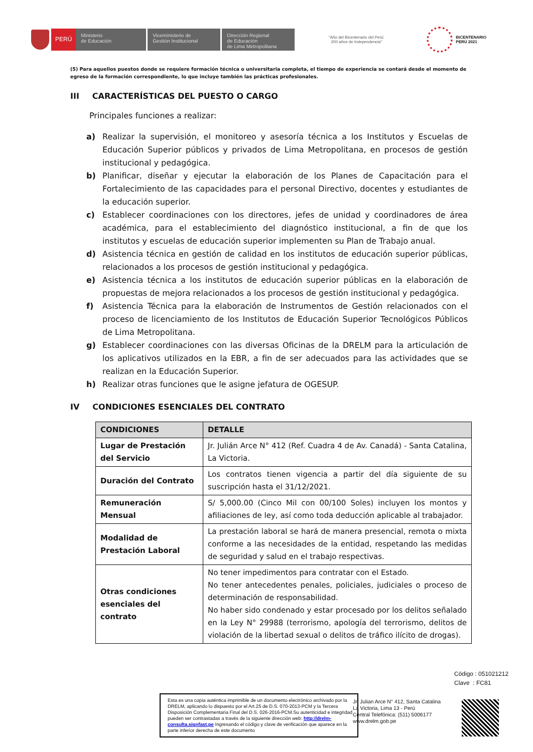PERÚ
Ministerio
de Educación
Viceministerio de
Gestión Institucional
Dirección Regional
de Educación
de Lima Metropolitana
"Año del Bicentenario del Perú:
200 años de Independencia"
BICENTENARIO
PERÚ 2021
(5) Para aquellos puestos donde se requiere formación técnica o universitaria completa, el tiempo de experiencia se contará desde el momento de egreso de la formación correspondiente, lo que incluye también las prácticas profesionales.
III CARACTERÍSTICAS DEL PUESTO O CARGO
Principales funciones a realizar:
a) Realizar la supervisión, el monitoreo y asesoría técnica a los Institutos y Escuelas de Educación Superior públicos y privados de Lima Metropolitana, en procesos de gestión institucional y pedagógica.
b) Planificar, diseñar y ejecutar la elaboración de los Planes de Capacitación para el Fortalecimiento de las capacidades para el personal Directivo, docentes y estudiantes de la educación superior.
c) Establecer coordinaciones con los directores, jefes de unidad y coordinadores de área académica, para el establecimiento del diagnóstico institucional, a fin de que los institutos y escuelas de educación superior implementen su Plan de Trabajo anual.
d) Asistencia técnica en gestión de calidad en los institutos de educación superior públicas, relacionados a los procesos de gestión institucional y pedagógica.
e) Asistencia técnica a los institutos de educación superior públicas en la elaboración de propuestas de mejora relacionados a los procesos de gestión institucional y pedagógica.
f) Asistencia Técnica para la elaboración de Instrumentos de Gestión relacionados con el proceso de licenciamiento de los Institutos de Educación Superior Tecnológicos Públicos de Lima Metropolitana.
g) Establecer coordinaciones con las diversas Oficinas de la DRELM para la articulación de los aplicativos utilizados en la EBR, a fin de ser adecuados para las actividades que se realizan en la Educación Superior.
h) Realizar otras funciones que le asigne jefatura de OGESUP.
IV CONDICIONES ESENCIALES DEL CONTRATO
| CONDICIONES | DETALLE |
| --- | --- |
| Lugar de Prestación del Servicio | Jr. Julián Arce N° 412 (Ref. Cuadra 4 de Av. Canadá) - Santa Catalina, La Victoria. |
| Duración del Contrato | Los contratos tienen vigencia a partir del día siguiente de su suscripción hasta el 31/12/2021. |
| Remuneración Mensual | S/ 5,000.00 (Cinco Mil con 00/100 Soles) incluyen los montos y afiliaciones de ley, así como toda deducción aplicable al trabajador. |
| Modalidad de Prestación Laboral | La prestación laboral se hará de manera presencial, remota o mixta conforme a las necesidades de la entidad, respetando las medidas de seguridad y salud en el trabajo respectivas. |
| Otras condiciones esenciales del contrato | No tener impedimentos para contratar con el Estado. No tener antecedentes penales, policiales, judiciales o proceso de determinación de responsabilidad. No haber sido condenado y estar procesado por los delitos señalado en la Ley N° 29988 (terrorismo, apología del terrorismo, delitos de violación de la libertad sexual o delitos de tráfico ilícito de drogas). |
Código : 051021212
Clave : FC81
Esta es una copia auténtica imprimible de un documento electrónico archivado por la DRELM, aplicando lo dispuesto por el Art.25 de D.S. 070-2013-PCM y la Tercera Disposición Complementaria Final del D.S. 026-2016-PCM.Su autenticidad e integridad pueden ser contrastadas a través de la siguiente dirección web: http://drelm-consulta.signfast.pe Ingresando el código y clave de verificación que aparece en la parte inferior derecha de este documento
Jr. Julian Arce N° 412, Santa Catalina
La Victoria, Lima 13 - Perú
Central Telefónica: (511) 5006177
www.drelm.gob.pe